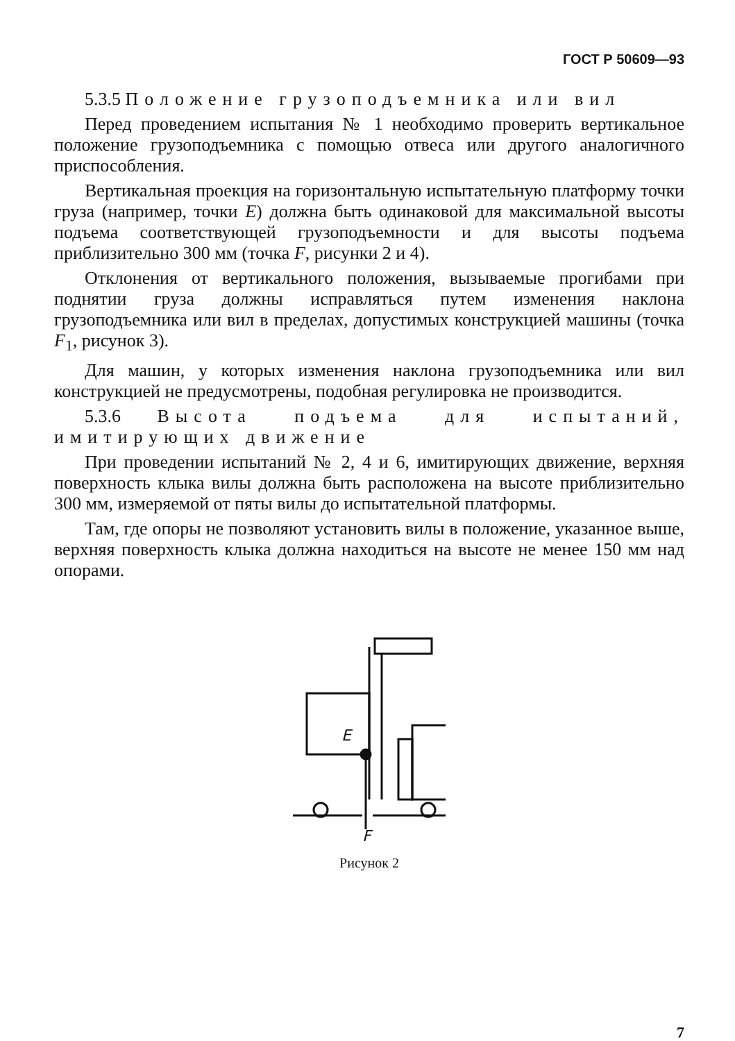ГОСТ Р 50609—93
5.3.5 Положение грузоподъемника или вил
Перед проведением испытания № 1 необходимо проверить вертикальное положение грузоподъемника с помощью отвеса или другого аналогичного приспособления.
Вертикальная проекция на горизонтальную испытательную платформу точки груза (например, точки E) должна быть одинаковой для максимальной высоты подъема соответствующей грузоподъемности и для высоты подъема приблизительно 300 мм (точка F, рисунки 2 и 4).
Отклонения от вертикального положения, вызываемые прогибами при поднятии груза должны исправляться путем изменения наклона грузоподъемника или вил в пределах, допустимых конструкцией машины (точка F<sub>1</sub>, рисунок 3).
Для машин, у которых изменения наклона грузоподъемника или вил конструкцией не предусмотрены, подобная регулировка не производится.
5.3.6 Высота подъема для испытаний, имитирующих движение
При проведении испытаний № 2, 4 и 6, имитирующих движение, верхняя поверхность клыка вилы должна быть расположена на высоте приблизительно 300 мм, измеряемой от пяты вилы до испытательной платформы.
Там, где опоры не позволяют установить вилы в положение, указанное выше, верхняя поверхность клыка должна находиться на высоте не менее 150 мм над опорами.
E
F
Рисунок 2
7